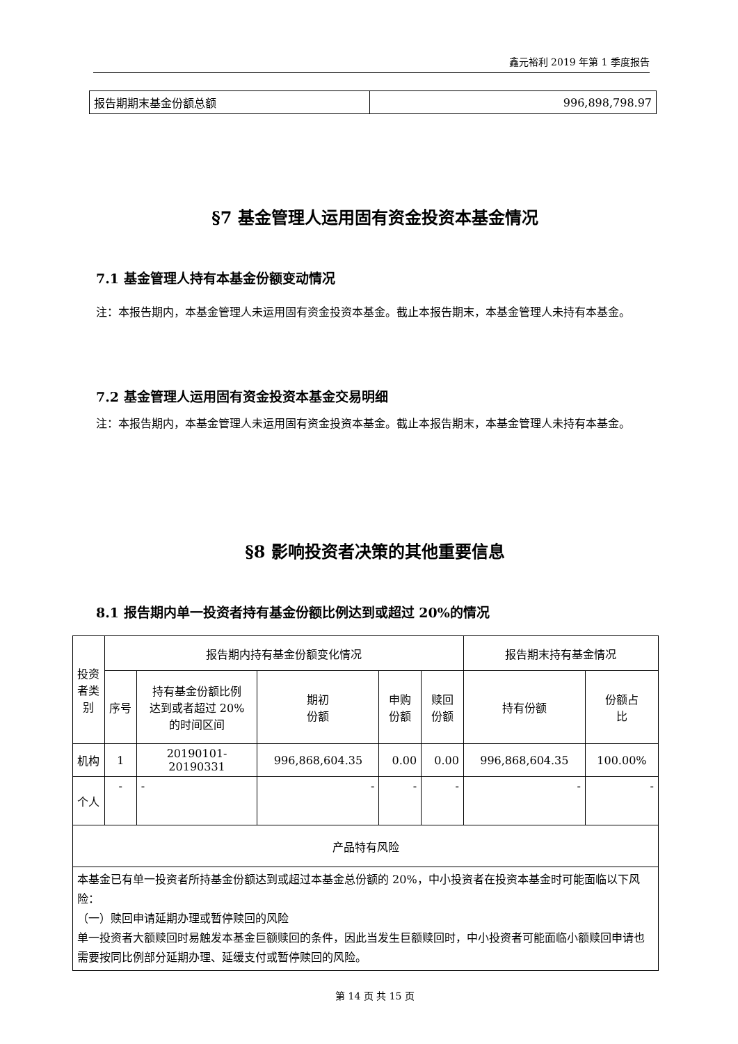鑫元裕利 2019 年第 1 季度报告
| 报告期期末基金份额总额 | 996,898,798.97 |
§7 基金管理人运用固有资金投资本基金情况
7.1 基金管理人持有本基金份额变动情况
注：本报告期内，本基金管理人未运用固有资金投资本基金。截止本报告期末，本基金管理人未持有本基金。
7.2 基金管理人运用固有资金投资本基金交易明细
注：本报告期内，本基金管理人未运用固有资金投资本基金。截止本报告期末，本基金管理人未持有本基金。
§8 影响投资者决策的其他重要信息
8.1 报告期内单一投资者持有基金份额比例达到或超过 20%的情况
| 投资 者类 别 | 报告期内持有基金份额变化情况 | | | | | 报告期末持有基金情况 | |
| | 序号 | 持有基金份额比例 达到或者超过 20% 的时间区间 | 期初 份额 | 申购 份额 | 赎回 份额 | 持有份额 | 份额占 比 |
| 机构 | 1 | 20190101-20190331 | 996,868,604.35 | 0.00 | 0.00 | 996,868,604.35 | 100.00% |
| 个人 | - | - | - | - | - | - | - |
| 产品特有风险 | | | | | | | |
| 本基金已有单一投资者所持基金份额达到或超过本基金总份额的 20%，中小投资者在投资本基金时可能面临以下风险： （一）赎回申请延期办理或暂停赎回的风险 单一投资者大额赎回时易触发本基金巨额赎回的条件，因此当发生巨额赎回时，中小投资者可能面临小额赎回申请也需要按同比例部分延期办理、延缓支付或暂停赎回的风险。 | | | | | | | |
第 14 页 共 15 页